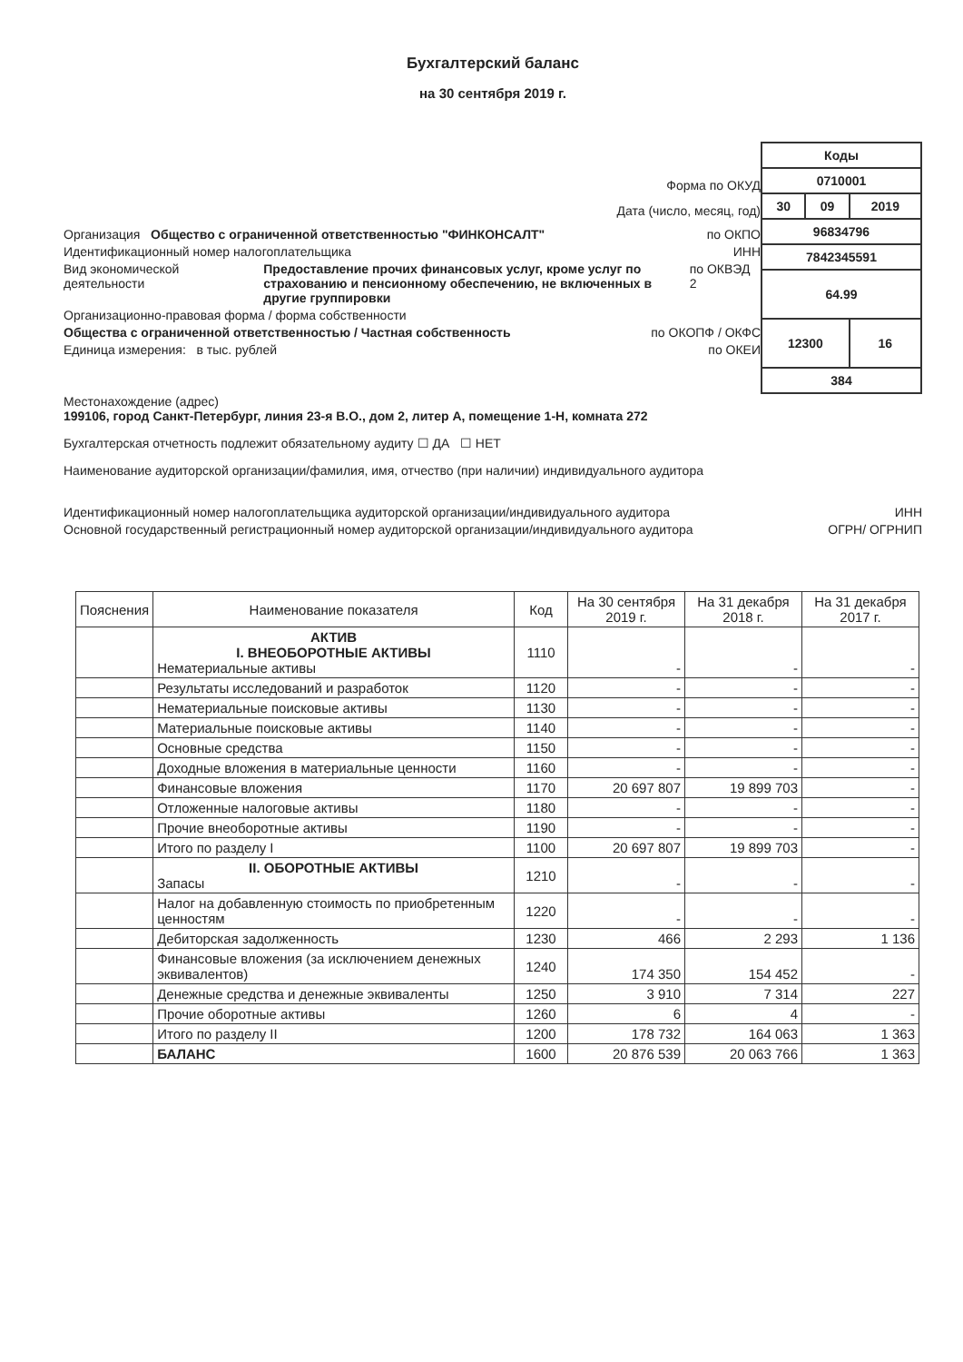Бухгалтерский баланс
на 30 сентября 2019 г.
Форма по ОКУД
Дата (число, месяц, год)
Организация Общество с ограниченной ответственностью "ФИНКОНСАЛТ" по ОКПО
Идентификационный номер налогоплательщика ИНН
Вид экономической деятельности Предоставление прочих финансовых услуг, кроме услуг по страхованию и пенсионному обеспечению, не включенных в другие группировки по ОКВЭД 2
Организационно-правовая форма / форма собственности
Общества с ограниченной ответственностью / Частная собственность по ОКОПФ / ОКФС
Единица измерения: в тыс. рублей по ОКЕИ
| Коды | | |
| 0710001 | | |
| 30 | 09 | 2019 |
| 96834796 | | |
| 7842345591 | | |
| 64.99 | | |
| 12300 | | 16 |
| 384 | | |
Местонахождение (адрес)
199106, город Санкт-Петербург, линия 23-я В.О., дом 2, литер А, помещение 1-Н, комната 272
Бухгалтерская отчетность подлежит обязательному аудиту ☐ ДА ☐ НЕТ
Наименование аудиторской организации/фамилия, имя, отчество (при наличии) индивидуального аудитора
Идентификационный номер налогоплательщика аудиторской организации/индивидуального аудитора ИНН
Основной государственный регистрационный номер аудиторской организации/индивидуального аудитора ОГРН/ ОГРНИП
| Пояснения | Наименование показателя | Код | На 30 сентября 2019 г. | На 31 декабря 2018 г. | На 31 декабря 2017 г. |
| --- | --- | --- | --- | --- | --- |
| | АКТИВ I. ВНЕОБОРОТНЫЕ АКТИВЫ Нематериальные активы | 1110 | - | - | - |
| | Результаты исследований и разработок | 1120 | - | - | - |
| | Нематериальные поисковые активы | 1130 | - | - | - |
| | Материальные поисковые активы | 1140 | - | - | - |
| | Основные средства | 1150 | - | - | - |
| | Доходные вложения в материальные ценности | 1160 | - | - | - |
| | Финансовые вложения | 1170 | 20 697 807 | 19 899 703 | - |
| | Отложенные налоговые активы | 1180 | - | - | - |
| | Прочие внеоборотные активы | 1190 | - | - | - |
| | Итого по разделу I | 1100 | 20 697 807 | 19 899 703 | - |
| | II. ОБОРОТНЫЕ АКТИВЫ Запасы | 1210 | - | - | - |
| | Налог на добавленную стоимость по приобретенным ценностям | 1220 | - | - | - |
| | Дебиторская задолженность | 1230 | 466 | 2 293 | 1 136 |
| | Финансовые вложения (за исключением денежных эквивалентов) | 1240 | 174 350 | 154 452 | - |
| | Денежные средства и денежные эквиваленты | 1250 | 3 910 | 7 314 | 227 |
| | Прочие оборотные активы | 1260 | 6 | 4 | - |
| | Итого по разделу II | 1200 | 178 732 | 164 063 | 1 363 |
| | БАЛАНС | 1600 | 20 876 539 | 20 063 766 | 1 363 |